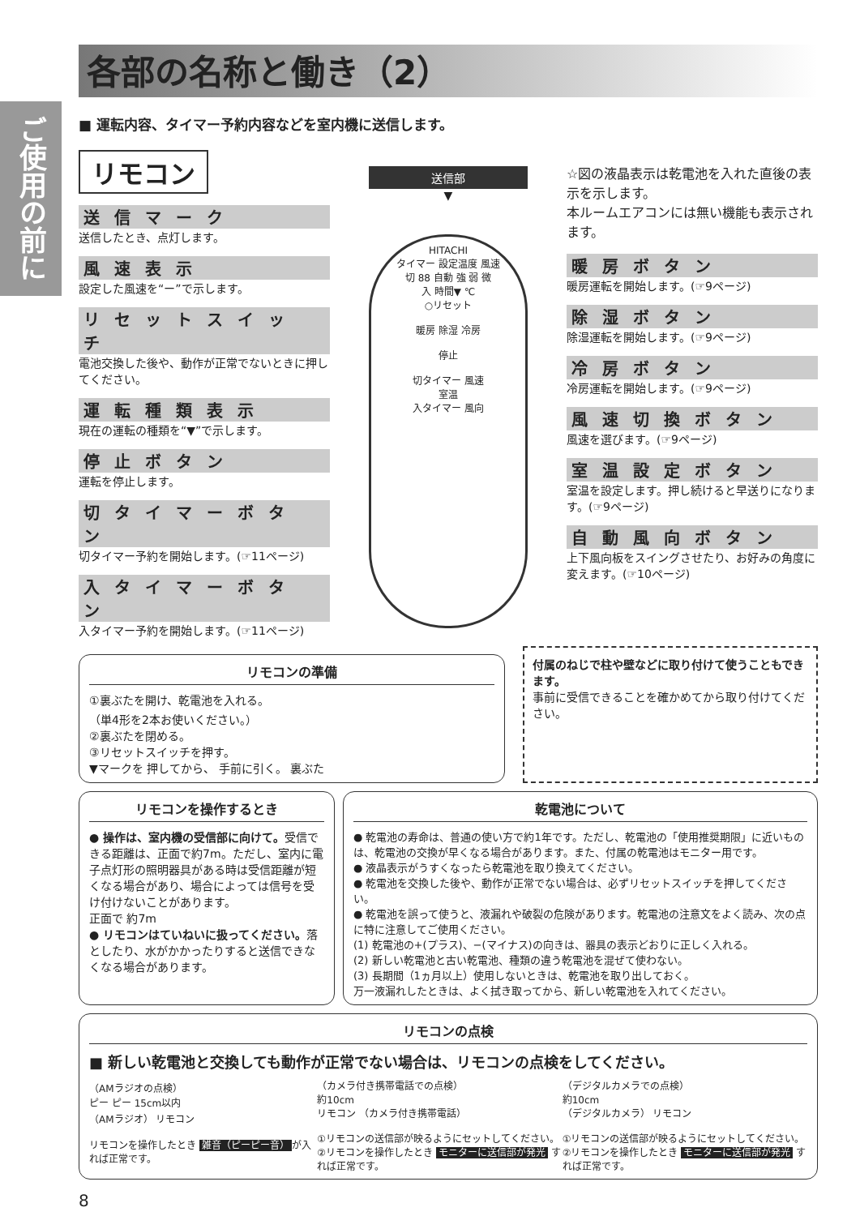ご使用の前に
各部の名称と働き（2）
■ 運転内容、タイマー予約内容などを室内機に送信します。
リモコン
送信マーク
送信したとき、点灯します。
風速表示
設定した風速を“ー”で示します。
リセットスイッチ
電池交換した後や、動作が正常でないときに押してください。
運転種類表示
現在の運転の種類を“▼”で示します。
停止ボタン
運転を停止します。
切タイマーボタン
切タイマー予約を開始します。(☞11ページ)
入タイマーボタン
入タイマー予約を開始します。(☞11ページ)
送信部
▼
HITACHI
タイマー 設定温度 風速
切 88 自動 強 弱 微
入 時間▼ ℃
○リセット
暖房 除湿 冷房
停止
切タイマー 風速
室温
入タイマー 風向
☆図の液晶表示は乾電池を入れた直後の表示を示します。
本ルームエアコンには無い機能も表示されます。
暖房ボタン
暖房運転を開始します。(☞9ページ)
除湿ボタン
除湿運転を開始します。(☞9ページ)
冷房ボタン
冷房運転を開始します。(☞9ページ)
風速切換ボタン
風速を選びます。(☞9ページ)
室温設定ボタン
室温を設定します。押し続けると早送りになります。(☞9ページ)
自動風向ボタン
上下風向板をスイングさせたり、お好みの角度に変えます。(☞10ページ)
リモコンの準備
①裏ぶたを開け、乾電池を入れる。
（単4形を2本お使いください。）
②裏ぶたを閉める。
③リセットスイッチを押す。
▼マークを 押してから、 手前に引く。 裏ぶた
付属のねじで柱や壁などに取り付けて使うこともできます。
事前に受信できることを確かめてから取り付けてください。
リモコンを操作するとき
● 操作は、室内機の受信部に向けて。受信できる距離は、正面で約7m。ただし、室内に電子点灯形の照明器具がある時は受信距離が短くなる場合があり、場合によっては信号を受け付けないことがあります。
正面で 約7m
● リモコンはていねいに扱ってください。落としたり、水がかかったりすると送信できなくなる場合があります。
乾電池について
● 乾電池の寿命は、普通の使い方で約1年です。ただし、乾電池の「使用推奨期限」に近いものは、乾電池の交換が早くなる場合があります。また、付属の乾電池はモニター用です。
● 液晶表示がうすくなったら乾電池を取り換えてください。
● 乾電池を交換した後や、動作が正常でない場合は、必ずリセットスイッチを押してください。
● 乾電池を誤って使うと、液漏れや破裂の危険があります。乾電池の注意文をよく読み、次の点に特に注意してご使用ください。
(1) 乾電池の+(プラス)、−(マイナス)の向きは、器具の表示どおりに正しく入れる。
(2) 新しい乾電池と古い乾電池、種類の違う乾電池を混ぜて使わない。
(3) 長期間（1ヵ月以上）使用しないときは、乾電池を取り出しておく。
万一液漏れしたときは、よく拭き取ってから、新しい乾電池を入れてください。
リモコンの点検
■ 新しい乾電池と交換しても動作が正常でない場合は、リモコンの点検をしてください。
（AMラジオの点検）
ピー ピー 15cm以内
（AMラジオ） リモコン
リモコンを操作したとき 雑音（ピーピー音） が入れば正常です。
（カメラ付き携帯電話での点検）
約10cm
リモコン （カメラ付き携帯電話）
①リモコンの送信部が映るようにセットしてください。
②リモコンを操作したとき モニターに送信部が発光 すれば正常です。
（デジタルカメラでの点検）
約10cm
（デジタルカメラ） リモコン
①リモコンの送信部が映るようにセットしてください。
②リモコンを操作したとき モニターに送信部が発光 すれば正常です。
8